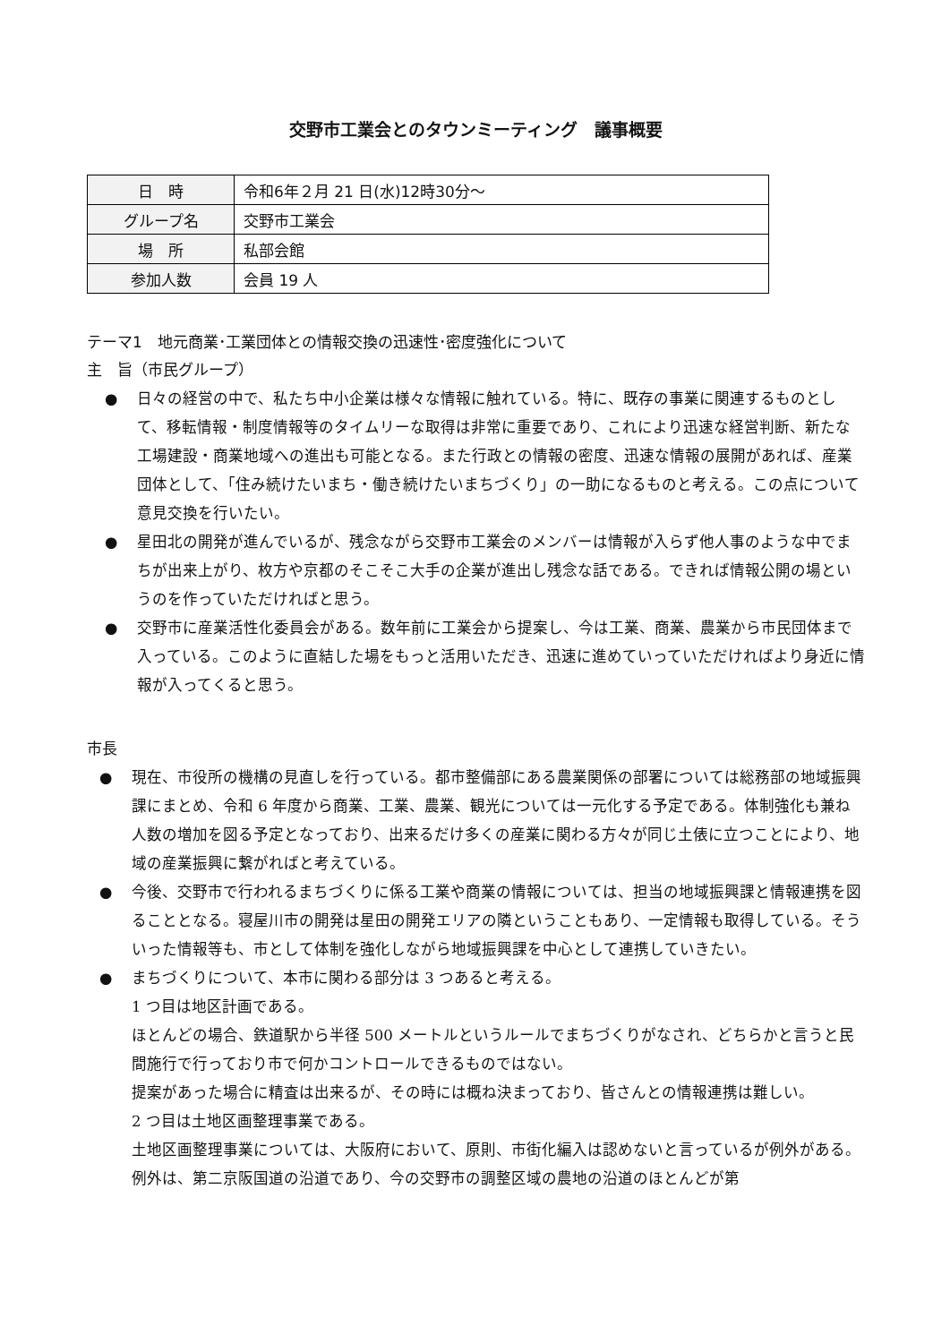交野市工業会とのタウンミーティング　議事概要
| 日 時 | 令和6年２月 21 日(水)12時30分～ |
| グループ名 | 交野市工業会 |
| 場 所 | 私部会館 |
| 参加人数 | 会員 19 人 |
テーマ1　地元商業･工業団体との情報交換の迅速性･密度強化について
主　旨（市民グループ）
● 日々の経営の中で、私たち中小企業は様々な情報に触れている。特に、既存の事業に関連するものとして、移転情報・制度情報等のタイムリーな取得は非常に重要であり、これにより迅速な経営判断、新たな工場建設・商業地域への進出も可能となる。また行政との情報の密度、迅速な情報の展開があれば、産業団体として、「住み続けたいまち・働き続けたいまちづくり」の一助になるものと考える。この点について意見交換を行いたい。
● 星田北の開発が進んでいるが、残念ながら交野市工業会のメンバーは情報が入らず他人事のような中でまちが出来上がり、枚方や京都のそこそこ大手の企業が進出し残念な話である。できれば情報公開の場というのを作っていただければと思う。
● 交野市に産業活性化委員会がある。数年前に工業会から提案し、今は工業、商業、農業から市民団体まで入っている。このように直結した場をもっと活用いただき、迅速に進めていっていただければより身近に情報が入ってくると思う。
市長
● 現在、市役所の機構の見直しを行っている。都市整備部にある農業関係の部署については総務部の地域振興課にまとめ、令和 6 年度から商業、工業、農業、観光については一元化する予定である。体制強化も兼ね人数の増加を図る予定となっており、出来るだけ多くの産業に関わる方々が同じ土俵に立つことにより、地域の産業振興に繋がればと考えている。
● 今後、交野市で行われるまちづくりに係る工業や商業の情報については、担当の地域振興課と情報連携を図ることとなる。寝屋川市の開発は星田の開発エリアの隣ということもあり、一定情報も取得している。そういった情報等も、市として体制を強化しながら地域振興課を中心として連携していきたい。
● まちづくりについて、本市に関わる部分は 3 つあると考える。
1 つ目は地区計画である。
ほとんどの場合、鉄道駅から半径 500 メートルというルールでまちづくりがなされ、どちらかと言うと民間施行で行っており市で何かコントロールできるものではない。
提案があった場合に精査は出来るが、その時には概ね決まっており、皆さんとの情報連携は難しい。
2 つ目は土地区画整理事業である。
土地区画整理事業については、大阪府において、原則、市街化編入は認めないと言っているが例外がある。例外は、第二京阪国道の沿道であり、今の交野市の調整区域の農地の沿道のほとんどが第